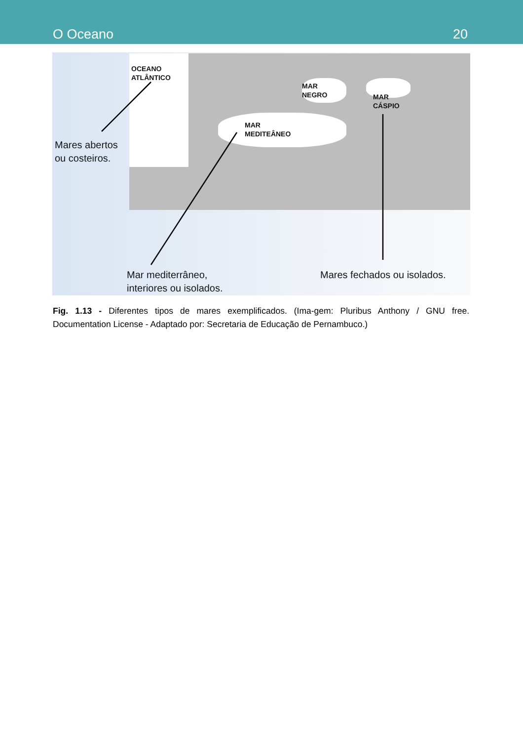O Oceano 20
OCEANO
ATLÂNTICO
MAR
NEGRO
MAR
CÁSPIO
MAR
MEDITEÂNEO
Mares abertos
ou costeiros.
Mar mediterrâneo,
interiores ou isolados.
Mares fechados ou isolados.
Fig. 1.13 - Diferentes tipos de mares exemplificados. (Ima-gem: Pluribus Anthony / GNU free. Documentation License - Adaptado por: Secretaria de Educação de Pernambuco.)